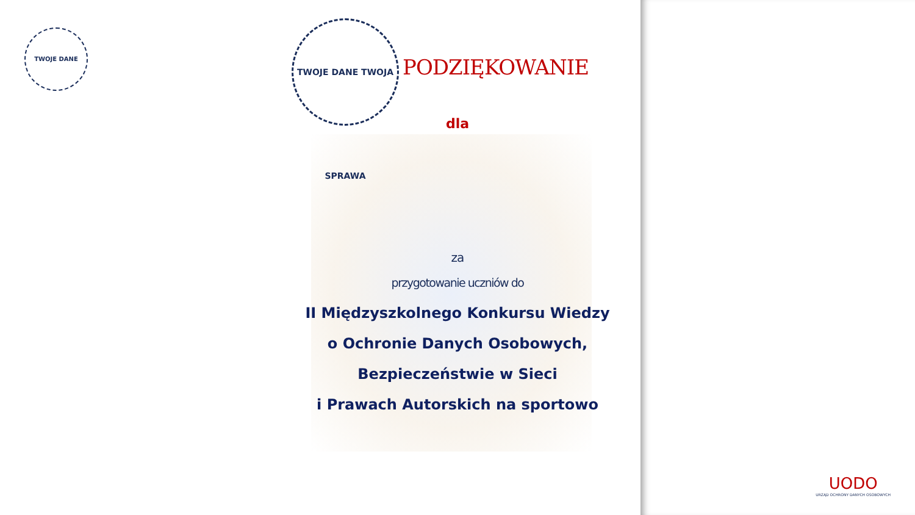TWOJE DANE UODO
URZĄD OCHRONY DANYCH OSOBOWYCH
TWOJE DANE TWOJA SPRAWA
PODZIĘKOWANIE
dla
za
przygotowanie uczniów do
II Międzyszkolnego Konkursu Wiedzy
o Ochronie Danych Osobowych,
Bezpieczeństwie w Sieci
i Prawach Autorskich na sportowo